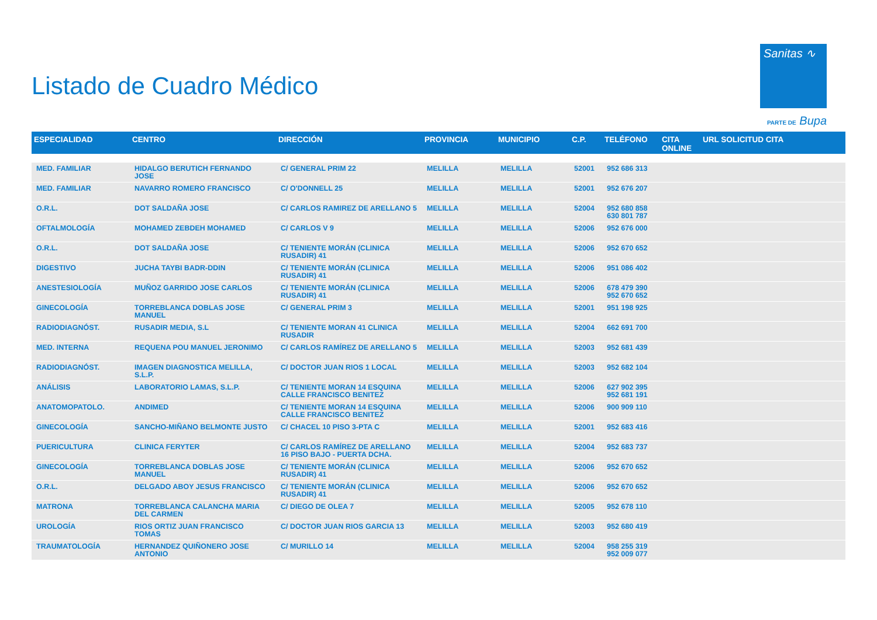Listado de Cuadro Médico
Sanitas ∿
PARTE DE Bupa
| ESPECIALIDAD | CENTRO | DIRECCIÓN | PROVINCIA | MUNICIPIO | C.P. | TELÉFONO | CITA ONLINE | URL SOLICITUD CITA |
| --- | --- | --- | --- | --- | --- | --- | --- | --- |
| MED. FAMILIAR | HIDALGO BERUTICH FERNANDO JOSE | C/ GENERAL PRIM 22 | MELILLA | MELILLA | 52001 | 952 686 313 | | |
| MED. FAMILIAR | NAVARRO ROMERO FRANCISCO | C/ O'DONNELL 25 | MELILLA | MELILLA | 52001 | 952 676 207 | | |
| O.R.L. | DOT SALDAÑA JOSE | C/ CARLOS RAMIREZ DE ARELLANO 5 | MELILLA | MELILLA | 52004 | 952 680 858 630 801 787 | | |
| OFTALMOLOGÍA | MOHAMED ZEBDEH MOHAMED | C/ CARLOS V 9 | MELILLA | MELILLA | 52006 | 952 676 000 | | |
| O.R.L. | DOT SALDAÑA JOSE | C/ TENIENTE MORÁN (CLINICA RUSADIR) 41 | MELILLA | MELILLA | 52006 | 952 670 652 | | |
| DIGESTIVO | JUCHA TAYBI BADR-DDIN | C/ TENIENTE MORÁN (CLINICA RUSADIR) 41 | MELILLA | MELILLA | 52006 | 951 086 402 | | |
| ANESTESIOLOGÍA | MUÑOZ GARRIDO JOSE CARLOS | C/ TENIENTE MORÁN (CLINICA RUSADIR) 41 | MELILLA | MELILLA | 52006 | 678 479 390 952 670 652 | | |
| GINECOLOGÍA | TORREBLANCA DOBLAS JOSE MANUEL | C/ GENERAL PRIM 3 | MELILLA | MELILLA | 52001 | 951 198 925 | | |
| RADIODIAGNÓST. | RUSADIR MEDIA, S.L | C/ TENIENTE MORAN 41 CLINICA RUSADIR | MELILLA | MELILLA | 52004 | 662 691 700 | | |
| MED. INTERNA | REQUENA POU MANUEL JERONIMO | C/ CARLOS RAMÍREZ DE ARELLANO 5 | MELILLA | MELILLA | 52003 | 952 681 439 | | |
| RADIODIAGNÓST. | IMAGEN DIAGNOSTICA MELILLA, S.L.P. | C/ DOCTOR JUAN RIOS 1 LOCAL | MELILLA | MELILLA | 52003 | 952 682 104 | | |
| ANÁLISIS | LABORATORIO LAMAS, S.L.P. | C/ TENIENTE MORAN 14 ESQUINA CALLE FRANCISCO BENITEZ | MELILLA | MELILLA | 52006 | 627 902 395 952 681 191 | | |
| ANATOMOPATOLO. | ANDIMED | C/ TENIENTE MORAN 14 ESQUINA CALLE FRANCISCO BENITEZ | MELILLA | MELILLA | 52006 | 900 909 110 | | |
| GINECOLOGÍA | SANCHO-MIÑANO BELMONTE JUSTO | C/ CHACEL 10 PISO 3-PTA C | MELILLA | MELILLA | 52001 | 952 683 416 | | |
| PUERICULTURA | CLINICA FERYTER | C/ CARLOS RAMÍREZ DE ARELLANO 16 PISO BAJO - PUERTA DCHA. | MELILLA | MELILLA | 52004 | 952 683 737 | | |
| GINECOLOGÍA | TORREBLANCA DOBLAS JOSE MANUEL | C/ TENIENTE MORÁN (CLINICA RUSADIR) 41 | MELILLA | MELILLA | 52006 | 952 670 652 | | |
| O.R.L. | DELGADO ABOY JESUS FRANCISCO | C/ TENIENTE MORÁN (CLINICA RUSADIR) 41 | MELILLA | MELILLA | 52006 | 952 670 652 | | |
| MATRONA | TORREBLANCA CALANCHA MARIA DEL CARMEN | C/ DIEGO DE OLEA 7 | MELILLA | MELILLA | 52005 | 952 678 110 | | |
| UROLOGÍA | RIOS ORTIZ JUAN FRANCISCO TOMAS | C/ DOCTOR JUAN RIOS GARCIA 13 | MELILLA | MELILLA | 52003 | 952 680 419 | | |
| TRAUMATOLOGÍA | HERNANDEZ QUIÑONERO JOSE ANTONIO | C/ MURILLO 14 | MELILLA | MELILLA | 52004 | 958 255 319 952 009 077 | | |